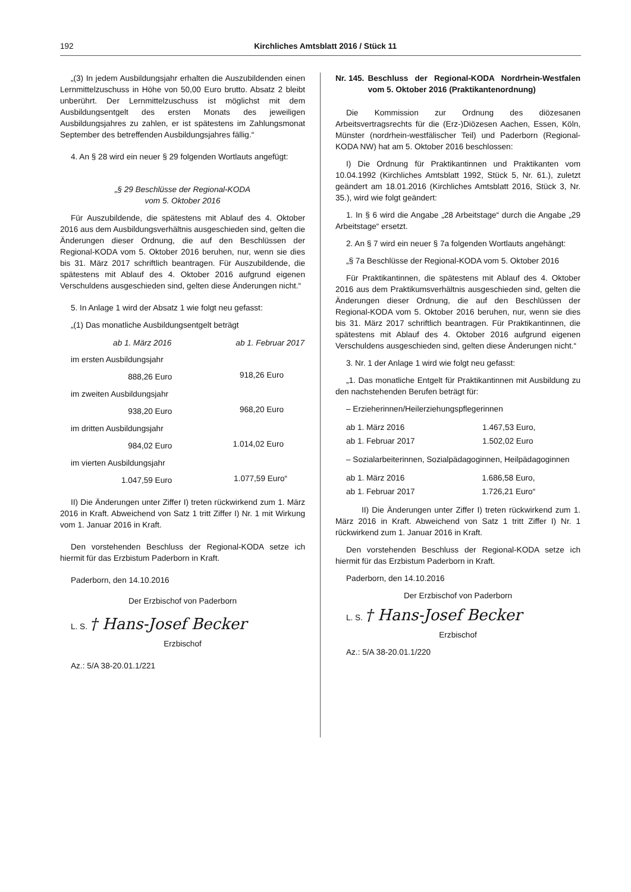192 Kirchliches Amtsblatt 2016 / Stück 11
„(3) In jedem Ausbildungsjahr erhalten die Auszubildenden einen Lernmittelzuschuss in Höhe von 50,00 Euro brutto. Absatz 2 bleibt unberührt. Der Lernmittelzuschuss ist möglichst mit dem Ausbildungsentgelt des ersten Monats des jeweiligen Ausbildungsjahres zu zahlen, er ist spätestens im Zahlungsmonat September des betreffenden Ausbildungsjahres fällig.“
4. An § 28 wird ein neuer § 29 folgenden Wortlauts angefügt:
„§ 29 Beschlüsse der Regional-KODA
vom 5. Oktober 2016
Für Auszubildende, die spätestens mit Ablauf des 4. Oktober 2016 aus dem Ausbildungsverhältnis ausgeschieden sind, gelten die Änderungen dieser Ordnung, die auf den Beschlüssen der Regional-KODA vom 5. Oktober 2016 beruhen, nur, wenn sie dies bis 31. März 2017 schriftlich beantragen. Für Auszubildende, die spätestens mit Ablauf des 4. Oktober 2016 aufgrund eigenen Verschuldens ausgeschieden sind, gelten diese Änderungen nicht.“
5. In Anlage 1 wird der Absatz 1 wie folgt neu gefasst:
„(1) Das monatliche Ausbildungsentgelt beträgt
| | ab 1. März 2016 | ab 1. Februar 2017 |
| --- | --- | --- |
| im ersten Ausbildungsjahr | | |
| | 888,26 Euro | 918,26 Euro |
| im zweiten Ausbildungsjahr | | |
| | 938,20 Euro | 968,20 Euro |
| im dritten Ausbildungsjahr | | |
| | 984,02 Euro | 1.014,02 Euro |
| im vierten Ausbildungsjahr | | |
| | 1.047,59 Euro | 1.077,59 Euro“ |
II) Die Änderungen unter Ziffer I) treten rückwirkend zum 1. März 2016 in Kraft. Abweichend von Satz 1 tritt Ziffer I) Nr. 1 mit Wirkung vom 1. Januar 2016 in Kraft.
Den vorstehenden Beschluss der Regional-KODA setze ich hiermit für das Erzbistum Paderborn in Kraft.
Paderborn, den 14.10.2016
Der Erzbischof von Paderborn
L. S. † Hans-Josef Becker
Erzbischof
Az.: 5/A 38-20.01.1/221
Nr. 145. Beschluss der Regional-KODA Nordrhein-Westfalen vom 5. Oktober 2016 (Praktikantenordnung)
Die Kommission zur Ordnung des diözesanen Arbeitsvertragsrechts für die (Erz-)Diözesen Aachen, Essen, Köln, Münster (nordrhein-westfälischer Teil) und Paderborn (Regional-KODA NW) hat am 5. Oktober 2016 beschlossen:
I) Die Ordnung für Praktikantinnen und Praktikanten vom 10.04.1992 (Kirchliches Amtsblatt 1992, Stück 5, Nr. 61.), zuletzt geändert am 18.01.2016 (Kirchliches Amtsblatt 2016, Stück 3, Nr. 35.), wird wie folgt geändert:
1. In § 6 wird die Angabe „28 Arbeitstage“ durch die Angabe „29 Arbeitstage“ ersetzt.
2. An § 7 wird ein neuer § 7a folgenden Wortlauts angehängt:
„§ 7a Beschlüsse der Regional-KODA vom 5. Oktober 2016
Für Praktikantinnen, die spätestens mit Ablauf des 4. Oktober 2016 aus dem Praktikumsverhältnis ausgeschieden sind, gelten die Änderungen dieser Ordnung, die auf den Beschlüssen der Regional-KODA vom 5. Oktober 2016 beruhen, nur, wenn sie dies bis 31. März 2017 schriftlich beantragen. Für Praktikantinnen, die spätestens mit Ablauf des 4. Oktober 2016 aufgrund eigenen Verschuldens ausgeschieden sind, gelten diese Änderungen nicht.“
3. Nr. 1 der Anlage 1 wird wie folgt neu gefasst:
„1. Das monatliche Entgelt für Praktikantinnen mit Ausbildung zu den nachstehenden Berufen beträgt für:
– Erzieherinnen/Heilerziehungspflegerinnen
| ab 1. März 2016 | 1.467,53 Euro, |
| ab 1. Februar 2017 | 1.502,02 Euro |
– Sozialarbeiterinnen, Sozialpädagoginnen, Heilpädagoginnen
| ab 1. März 2016 | 1.686,58 Euro, |
| ab 1. Februar 2017 | 1.726,21 Euro“ |
II) Die Änderungen unter Ziffer I) treten rückwirkend zum 1. März 2016 in Kraft. Abweichend von Satz 1 tritt Ziffer I) Nr. 1 rückwirkend zum 1. Januar 2016 in Kraft.
Den vorstehenden Beschluss der Regional-KODA setze ich hiermit für das Erzbistum Paderborn in Kraft.
Paderborn, den 14.10.2016
Der Erzbischof von Paderborn
L. S. † Hans-Josef Becker
Erzbischof
Az.: 5/A 38-20.01.1/220